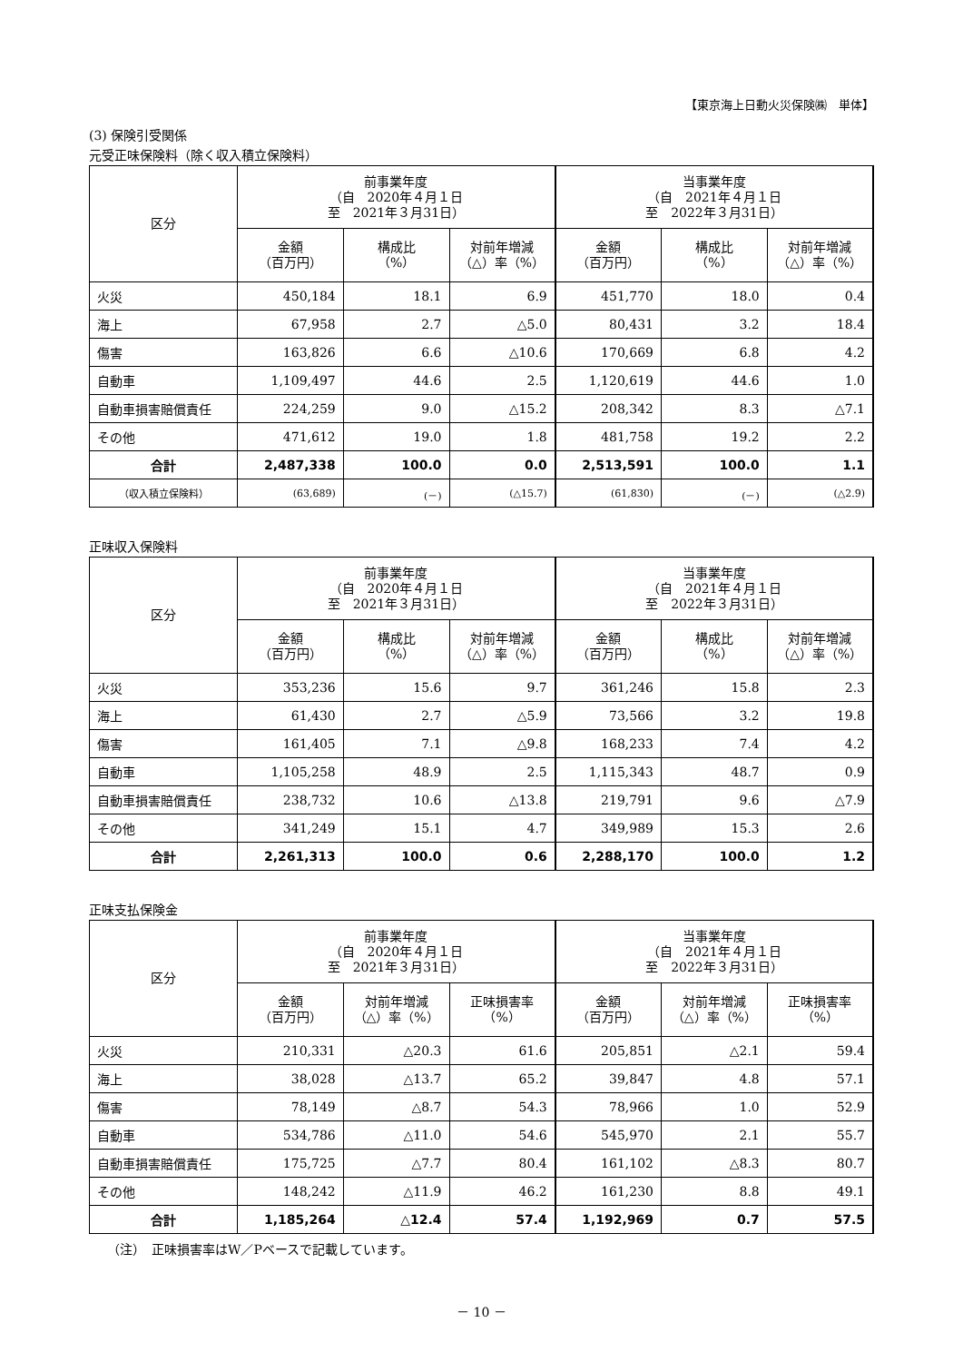【東京海上日動火災保険㈱　単体】
(3) 保険引受関係
元受正味保険料（除く収入積立保険料）
| 区分 | 前事業年度 （自 2020年４月１日 至 2021年３月31日） | | | 当事業年度 （自 2021年４月１日 至 2022年３月31日） | | |
| --- | --- | --- | --- | --- | --- | --- |
| | 金額 （百万円） | 構成比 （%） | 対前年増減 （△）率（%） | 金額 （百万円） | 構成比 （%） | 対前年増減 （△）率（%） |
| 火災 | 450,184 | 18.1 | 6.9 | 451,770 | 18.0 | 0.4 |
| 海上 | 67,958 | 2.7 | △5.0 | 80,431 | 3.2 | 18.4 |
| 傷害 | 163,826 | 6.6 | △10.6 | 170,669 | 6.8 | 4.2 |
| 自動車 | 1,109,497 | 44.6 | 2.5 | 1,120,619 | 44.6 | 1.0 |
| 自動車損害賠償責任 | 224,259 | 9.0 | △15.2 | 208,342 | 8.3 | △7.1 |
| その他 | 471,612 | 19.0 | 1.8 | 481,758 | 19.2 | 2.2 |
| 合計 | 2,487,338 | 100.0 | 0.0 | 2,513,591 | 100.0 | 1.1 |
| （収入積立保険料） | (63,689) | (－) | (△15.7) | (61,830) | (－) | (△2.9) |
正味収入保険料
| 区分 | 前事業年度 （自 2020年４月１日 至 2021年３月31日） | | | 当事業年度 （自 2021年４月１日 至 2022年３月31日） | | |
| --- | --- | --- | --- | --- | --- | --- |
| | 金額 （百万円） | 構成比 （%） | 対前年増減 （△）率（%） | 金額 （百万円） | 構成比 （%） | 対前年増減 （△）率（%） |
| 火災 | 353,236 | 15.6 | 9.7 | 361,246 | 15.8 | 2.3 |
| 海上 | 61,430 | 2.7 | △5.9 | 73,566 | 3.2 | 19.8 |
| 傷害 | 161,405 | 7.1 | △9.8 | 168,233 | 7.4 | 4.2 |
| 自動車 | 1,105,258 | 48.9 | 2.5 | 1,115,343 | 48.7 | 0.9 |
| 自動車損害賠償責任 | 238,732 | 10.6 | △13.8 | 219,791 | 9.6 | △7.9 |
| その他 | 341,249 | 15.1 | 4.7 | 349,989 | 15.3 | 2.6 |
| 合計 | 2,261,313 | 100.0 | 0.6 | 2,288,170 | 100.0 | 1.2 |
正味支払保険金
| 区分 | 前事業年度 （自 2020年４月１日 至 2021年３月31日） | | | 当事業年度 （自 2021年４月１日 至 2022年３月31日） | | |
| --- | --- | --- | --- | --- | --- | --- |
| | 金額 （百万円） | 対前年増減 （△）率（%） | 正味損害率 （%） | 金額 （百万円） | 対前年増減 （△）率（%） | 正味損害率 （%） |
| 火災 | 210,331 | △20.3 | 61.6 | 205,851 | △2.1 | 59.4 |
| 海上 | 38,028 | △13.7 | 65.2 | 39,847 | 4.8 | 57.1 |
| 傷害 | 78,149 | △8.7 | 54.3 | 78,966 | 1.0 | 52.9 |
| 自動車 | 534,786 | △11.0 | 54.6 | 545,970 | 2.1 | 55.7 |
| 自動車損害賠償責任 | 175,725 | △7.7 | 80.4 | 161,102 | △8.3 | 80.7 |
| その他 | 148,242 | △11.9 | 46.2 | 161,230 | 8.8 | 49.1 |
| 合計 | 1,185,264 | △12.4 | 57.4 | 1,192,969 | 0.7 | 57.5 |
（注）　正味損害率はW／Pベースで記載しています。
－ 10 －